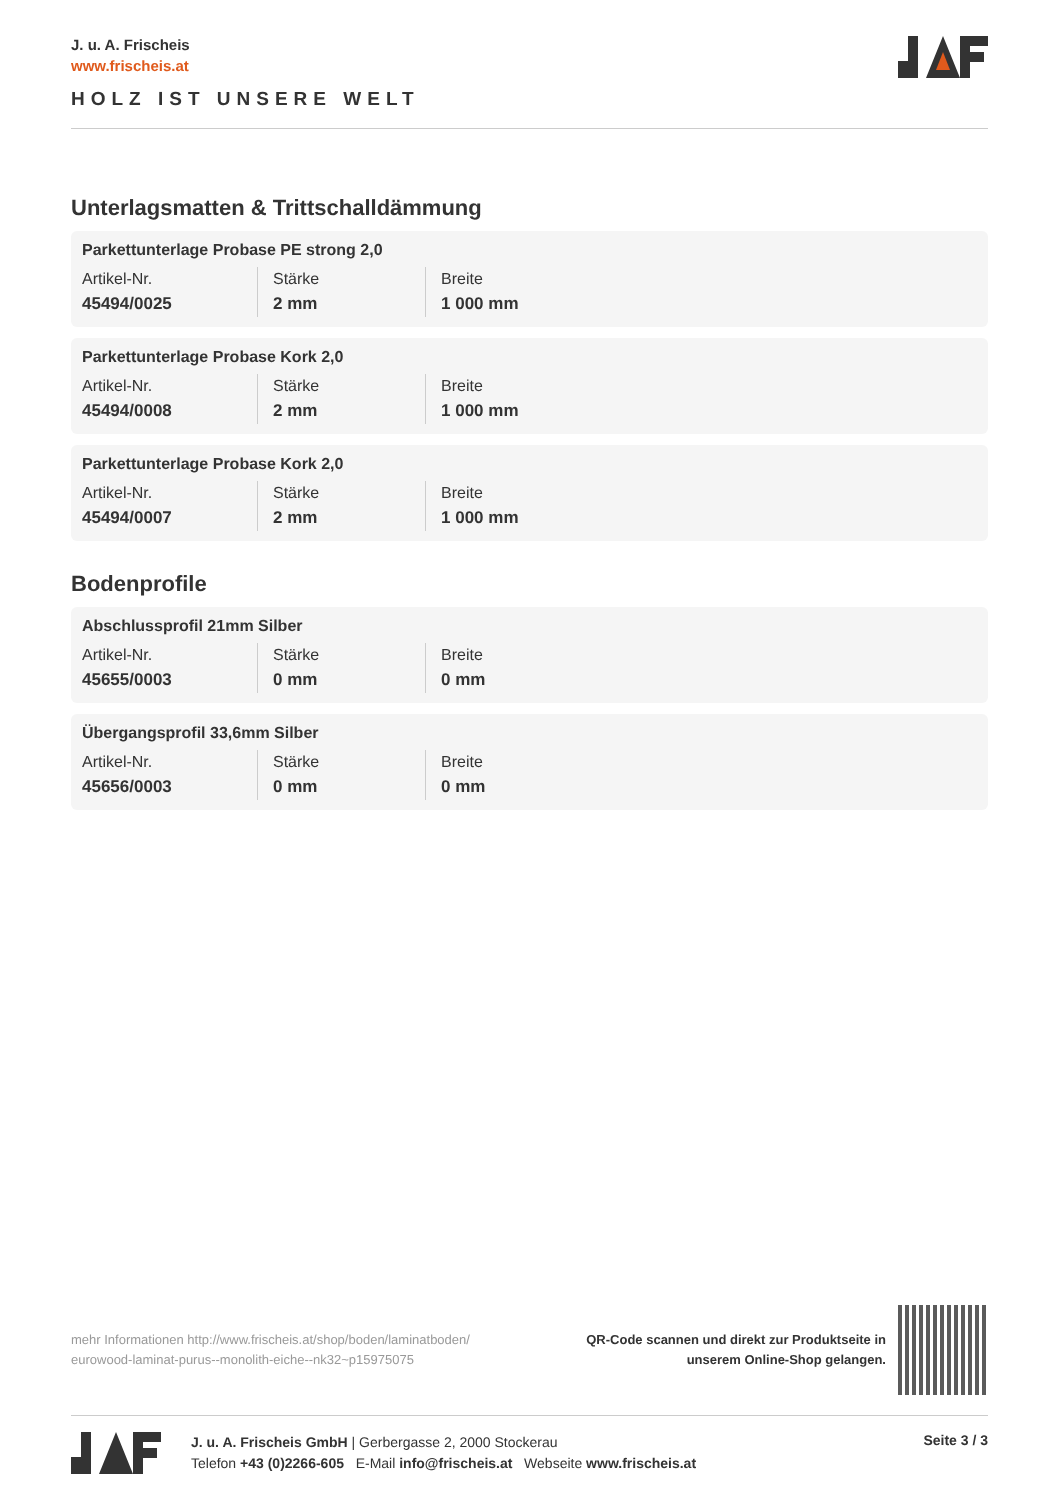J. u. A. Frischeis
www.frischeis.at
HOLZ IST UNSERE WELT
Unterlagsmatten & Trittschalldämmung
Parkettunterlage Probase PE strong 2,0
| Artikel-Nr. | Stärke | Breite |
| 45494/0025 | 2 mm | 1 000 mm |
Parkettunterlage Probase Kork 2,0
| Artikel-Nr. | Stärke | Breite |
| 45494/0008 | 2 mm | 1 000 mm |
Parkettunterlage Probase Kork 2,0
| Artikel-Nr. | Stärke | Breite |
| 45494/0007 | 2 mm | 1 000 mm |
Bodenprofile
Abschlussprofil 21mm Silber
| Artikel-Nr. | Stärke | Breite |
| 45655/0003 | 0 mm | 0 mm |
Übergangsprofil 33,6mm Silber
| Artikel-Nr. | Stärke | Breite |
| 45656/0003 | 0 mm | 0 mm |
mehr Informationen http://www.frischeis.at/shop/boden/laminatboden/ eurowood-laminat-purus--monolith-eiche--nk32~p15975075
QR-Code scannen und direkt zur Produktseite in
unserem Online-Shop gelangen.
J. u. A. Frischeis GmbH | Gerbergasse 2, 2000 Stockerau
Telefon +43 (0)2266-605 E-Mail info@frischeis.at Webseite www.frischeis.at
Seite 3 / 3